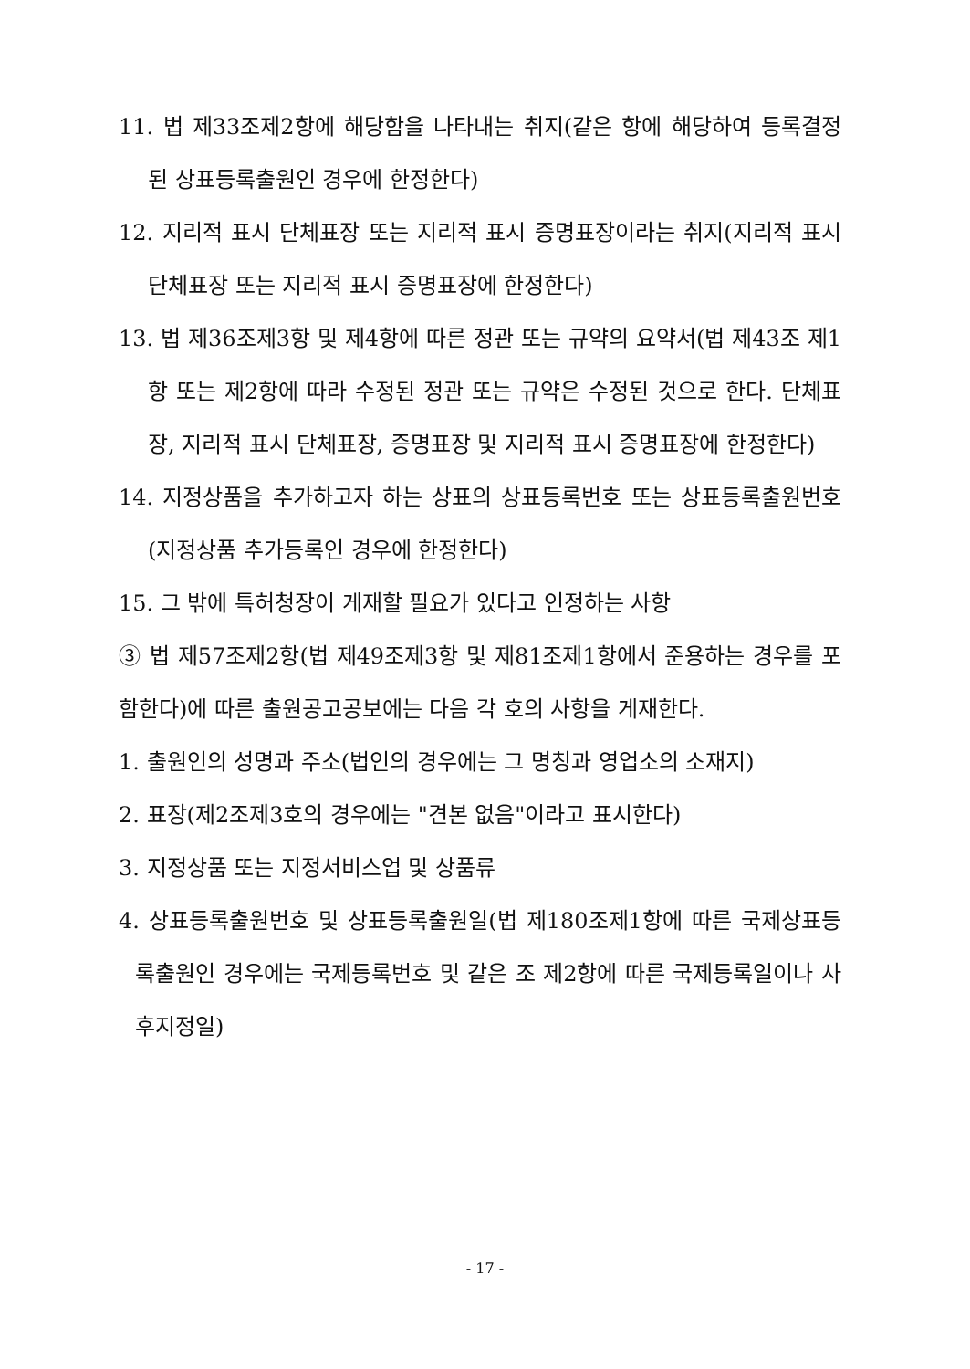11. 법 제33조제2항에 해당함을 나타내는 취지(같은 항에 해당하여 등록결정된 상표등록출원인 경우에 한정한다)
12. 지리적 표시 단체표장 또는 지리적 표시 증명표장이라는 취지(지리적 표시 단체표장 또는 지리적 표시 증명표장에 한정한다)
13. 법 제36조제3항 및 제4항에 따른 정관 또는 규약의 요약서(법 제43조 제1항 또는 제2항에 따라 수정된 정관 또는 규약은 수정된 것으로 한다. 단체표장, 지리적 표시 단체표장, 증명표장 및 지리적 표시 증명표장에 한정한다)
14. 지정상품을 추가하고자 하는 상표의 상표등록번호 또는 상표등록출원번호(지정상품 추가등록인 경우에 한정한다)
15. 그 밖에 특허청장이 게재할 필요가 있다고 인정하는 사항
③ 법 제57조제2항(법 제49조제3항 및 제81조제1항에서 준용하는 경우를 포함한다)에 따른 출원공고공보에는 다음 각 호의 사항을 게재한다.
1. 출원인의 성명과 주소(법인의 경우에는 그 명칭과 영업소의 소재지)
2. 표장(제2조제3호의 경우에는 "견본 없음"이라고 표시한다)
3. 지정상품 또는 지정서비스업 및 상품류
4. 상표등록출원번호 및 상표등록출원일(법 제180조제1항에 따른 국제상표등록출원인 경우에는 국제등록번호 및 같은 조 제2항에 따른 국제등록일이나 사후지정일)
- 17 -